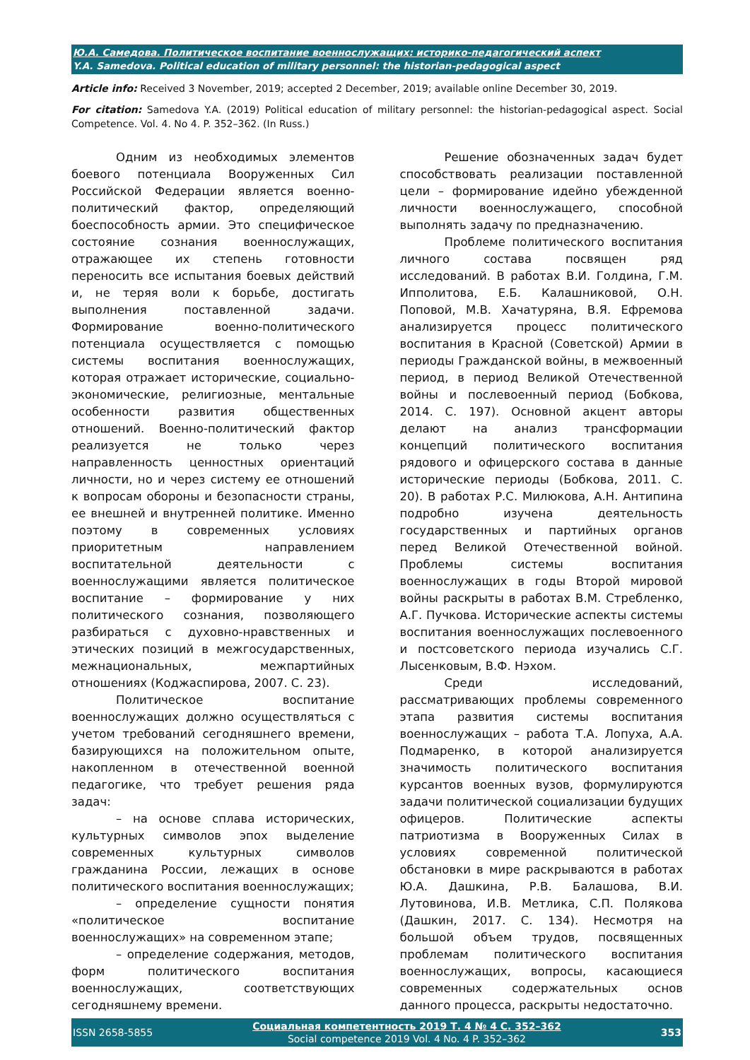Ю.А. Самедова. Политическое воспитание военнослужащих: историко-педагогический аспект
Y.A. Samedova. Political education of military personnel: the historian-pedagogical aspect
Article info: Received 3 November, 2019; accepted 2 December, 2019; available online December 30, 2019.
For citation: Samedova Y.A. (2019) Political education of military personnel: the historian-pedagogical aspect. Social Competence. Vol. 4. No 4. P. 352–362. (In Russ.)
Одним из необходимых элементов боевого потенциала Вооруженных Сил Российской Федерации является военно-политический фактор, определяющий боеспособность армии. Это специфическое состояние сознания военнослужащих, отражающее их степень готовности переносить все испытания боевых действий и, не теряя воли к борьбе, достигать выполнения поставленной задачи. Формирование военно-политического потенциала осуществляется с помощью системы воспитания военнослужащих, которая отражает исторические, социально-экономические, религиозные, ментальные особенности развития общественных отношений. Военно-политический фактор реализуется не только через направленность ценностных ориентаций личности, но и через систему ее отношений к вопросам обороны и безопасности страны, ее внешней и внутренней политике. Именно поэтому в современных условиях приоритетным направлением воспитательной деятельности с военнослужащими является политическое воспитание – формирование у них политического сознания, позволяющего разбираться с духовно-нравственных и этических позиций в межгосударственных, межнациональных, межпартийных отношениях (Коджаспирова, 2007. С. 23).
Политическое воспитание военнослужащих должно осуществляться с учетом требований сегодняшнего времени, базирующихся на положительном опыте, накопленном в отечественной военной педагогике, что требует решения ряда задач:
– на основе сплава исторических, культурных символов эпох выделение современных культурных символов гражданина России, лежащих в основе политического воспитания военнослужащих;
– определение сущности понятия «политическое воспитание военнослужащих» на современном этапе;
– определение содержания, методов, форм политического воспитания военнослужащих, соответствующих сегодняшнему времени.
Решение обозначенных задач будет способствовать реализации поставленной цели – формирование идейно убежденной личности военнослужащего, способной выполнять задачу по предназначению.
Проблеме политического воспитания личного состава посвящен ряд исследований. В работах В.И. Голдина, Г.М. Ипполитова, Е.Б. Калашниковой, О.Н. Поповой, М.В. Хачатуряна, В.Я. Ефремова анализируется процесс политического воспитания в Красной (Советской) Армии в периоды Гражданской войны, в межвоенный период, в период Великой Отечественной войны и послевоенный период (Бобкова, 2014. С. 197). Основной акцент авторы делают на анализ трансформации концепций политического воспитания рядового и офицерского состава в данные исторические периоды (Бобкова, 2011. С. 20). В работах Р.С. Милюкова, А.Н. Антипина подробно изучена деятельность государственных и партийных органов перед Великой Отечественной войной. Проблемы системы воспитания военнослужащих в годы Второй мировой войны раскрыты в работах В.М. Стребленко, А.Г. Пучкова. Исторические аспекты системы воспитания военнослужащих послевоенного и постсоветского периода изучались С.Г. Лысенковым, В.Ф. Нэхом.
Среди исследований, рассматривающих проблемы современного этапа развития системы воспитания военнослужащих – работа Т.А. Лопуха, А.А. Подмаренко, в которой анализируется значимость политического воспитания курсантов военных вузов, формулируются задачи политической социализации будущих офицеров. Политические аспекты патриотизма в Вооруженных Силах в условиях современной политической обстановки в мире раскрываются в работах Ю.А. Дашкина, Р.В. Балашова, В.И. Лутовинова, И.В. Метлика, С.П. Полякова (Дашкин, 2017. С. 134). Несмотря на большой объем трудов, посвященных проблемам политического воспитания военнослужащих, вопросы, касающиеся современных содержательных основ данного процесса, раскрыты недостаточно.
ISSN 2658-5855 Социальная компетентность 2019 Т. 4 № 4 С. 352–362
Social competence 2019 Vol. 4 No. 4 P. 352–362 353